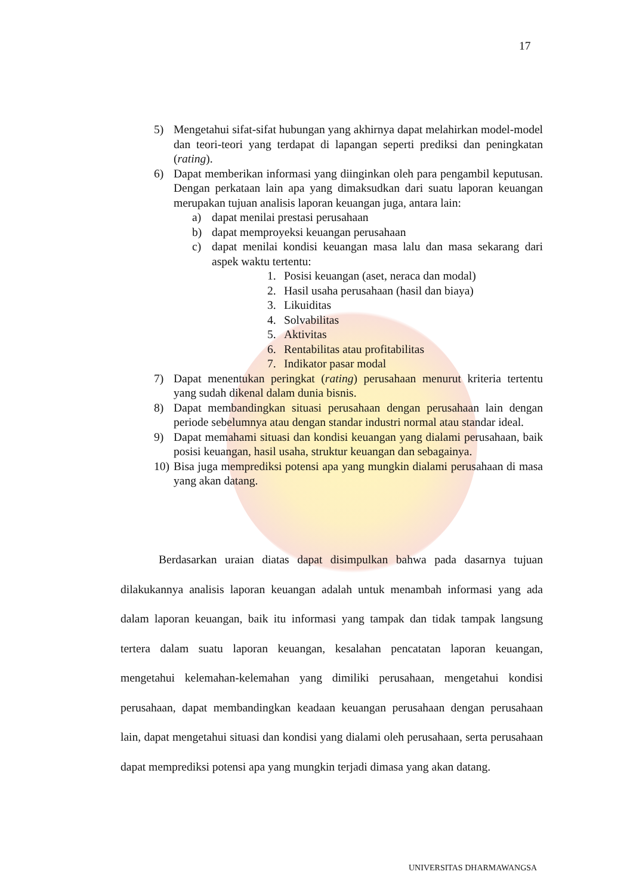17
5) Mengetahui sifat-sifat hubungan yang akhirnya dapat melahirkan model-model dan teori-teori yang terdapat di lapangan seperti prediksi dan peningkatan (rating).
6) Dapat memberikan informasi yang diinginkan oleh para pengambil keputusan. Dengan perkataan lain apa yang dimaksudkan dari suatu laporan keuangan merupakan tujuan analisis laporan keuangan juga, antara lain:
a) dapat menilai prestasi perusahaan
b) dapat memproyeksi keuangan perusahaan
c) dapat menilai kondisi keuangan masa lalu dan masa sekarang dari aspek waktu tertentu:
1. Posisi keuangan (aset, neraca dan modal)
2. Hasil usaha perusahaan (hasil dan biaya)
3. Likuiditas
4. Solvabilitas
5. Aktivitas
6. Rentabilitas atau profitabilitas
7. Indikator pasar modal
7) Dapat menentukan peringkat (rating) perusahaan menurut kriteria tertentu yang sudah dikenal dalam dunia bisnis.
8) Dapat membandingkan situasi perusahaan dengan perusahaan lain dengan periode sebelumnya atau dengan standar industri normal atau standar ideal.
9) Dapat memahami situasi dan kondisi keuangan yang dialami perusahaan, baik posisi keuangan, hasil usaha, struktur keuangan dan sebagainya.
10) Bisa juga memprediksi potensi apa yang mungkin dialami perusahaan di masa yang akan datang.
Berdasarkan uraian diatas dapat disimpulkan bahwa pada dasarnya tujuan dilakukannya analisis laporan keuangan adalah untuk menambah informasi yang ada dalam laporan keuangan, baik itu informasi yang tampak dan tidak tampak langsung tertera dalam suatu laporan keuangan, kesalahan pencatatan laporan keuangan, mengetahui kelemahan-kelemahan yang dimiliki perusahaan, mengetahui kondisi perusahaan, dapat membandingkan keadaan keuangan perusahaan dengan perusahaan lain, dapat mengetahui situasi dan kondisi yang dialami oleh perusahaan, serta perusahaan dapat memprediksi potensi apa yang mungkin terjadi dimasa yang akan datang.
UNIVERSITAS DHARMAWANGSA